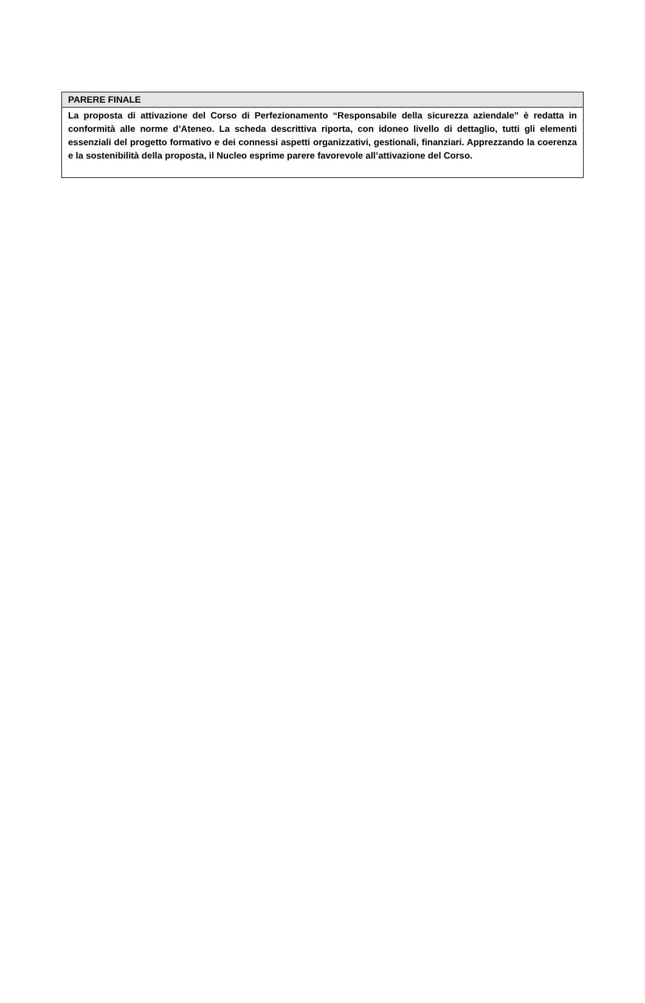| PARERE FINALE |
| La proposta di attivazione del Corso di Perfezionamento “Responsabile della sicurezza aziendale” è redatta in conformità alle norme d’Ateneo. La scheda descrittiva riporta, con idoneo livello di dettaglio, tutti gli elementi essenziali del progetto formativo e dei connessi aspetti organizzativi, gestionali, finanziari. Apprezzando la coerenza e la sostenibilità della proposta, il Nucleo esprime parere favorevole all’attivazione del Corso. |